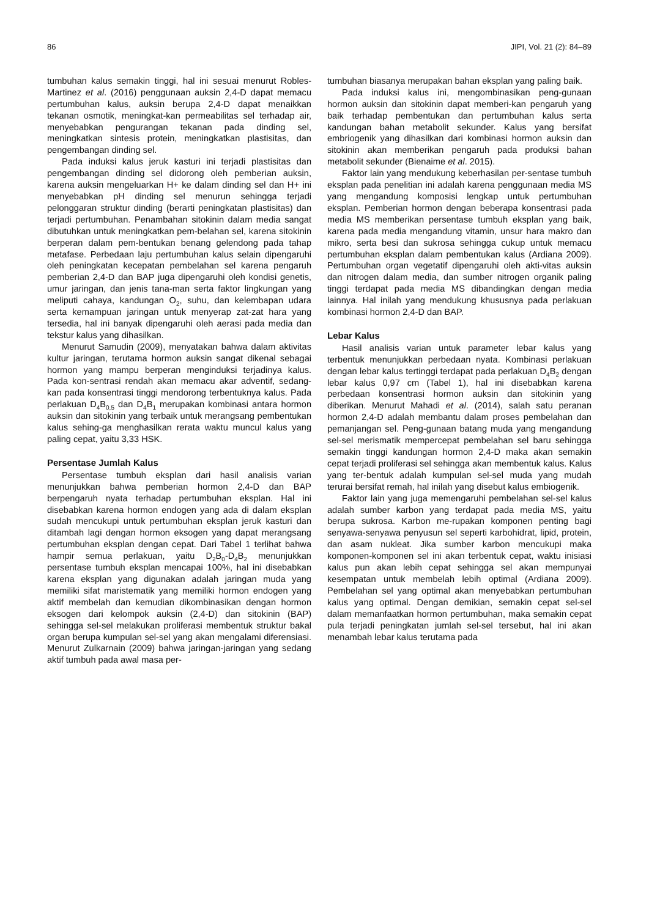86 JIPI, Vol. 21 (2): 84–89
tumbuhan kalus semakin tinggi, hal ini sesuai menurut Robles-Martinez et al. (2016) penggunaan auksin 2,4-D dapat memacu pertumbuhan kalus, auksin berupa 2,4-D dapat menaikkan tekanan osmotik, meningkat-kan permeabilitas sel terhadap air, menyebabkan pengurangan tekanan pada dinding sel, meningkatkan sintesis protein, meningkatkan plastisitas, dan pengembangan dinding sel.
Pada induksi kalus jeruk kasturi ini terjadi plastisitas dan pengembangan dinding sel didorong oleh pemberian auksin, karena auksin mengeluarkan H+ ke dalam dinding sel dan H+ ini menyebabkan pH dinding sel menurun sehingga terjadi pelonggaran struktur dinding (berarti peningkatan plastisitas) dan terjadi pertumbuhan. Penambahan sitokinin dalam media sangat dibutuhkan untuk meningkatkan pem-belahan sel, karena sitokinin berperan dalam pem-bentukan benang gelendong pada tahap metafase. Perbedaan laju pertumbuhan kalus selain dipengaruhi oleh peningkatan kecepatan pembelahan sel karena pengaruh pemberian 2,4-D dan BAP juga dipengaruhi oleh kondisi genetis, umur jaringan, dan jenis tana-man serta faktor lingkungan yang meliputi cahaya, kandungan O<sub>2</sub>, suhu, dan kelembapan udara serta kemampuan jaringan untuk menyerap zat-zat hara yang tersedia, hal ini banyak dipengaruhi oleh aerasi pada media dan tekstur kalus yang dihasilkan.
Menurut Samudin (2009), menyatakan bahwa dalam aktivitas kultur jaringan, terutama hormon auksin sangat dikenal sebagai hormon yang mampu berperan menginduksi terjadinya kalus. Pada kon-sentrasi rendah akan memacu akar adventif, sedang-kan pada konsentrasi tinggi mendorong terbentuknya kalus. Pada perlakuan D<sub>4</sub>B<sub>0,5</sub> dan D<sub>4</sub>B<sub>1</sub> merupakan kombinasi antara hormon auksin dan sitokinin yang terbaik untuk merangsang pembentukan kalus sehing-ga menghasilkan rerata waktu muncul kalus yang paling cepat, yaitu 3,33 HSK.
Persentase Jumlah Kalus
Persentase tumbuh eksplan dari hasil analisis varian menunjukkan bahwa pemberian hormon 2,4-D dan BAP berpengaruh nyata terhadap pertumbuhan eksplan. Hal ini disebabkan karena hormon endogen yang ada di dalam eksplan sudah mencukupi untuk pertumbuhan eksplan jeruk kasturi dan ditambah lagi dengan hormon eksogen yang dapat merangsang pertumbuhan eksplan dengan cepat. Dari Tabel 1 terlihat bahwa hampir semua perlakuan, yaitu D<sub>2</sub>B<sub>0</sub>-D<sub>4</sub>B<sub>2</sub> menunjukkan persentase tumbuh eksplan mencapai 100%, hal ini disebabkan karena eksplan yang digunakan adalah jaringan muda yang memiliki sifat maristematik yang memiliki hormon endogen yang aktif membelah dan kemudian dikombinasikan dengan hormon eksogen dari kelompok auksin (2,4-D) dan sitokinin (BAP) sehingga sel-sel melakukan proliferasi membentuk struktur bakal organ berupa kumpulan sel-sel yang akan mengalami diferensiasi. Menurut Zulkarnain (2009) bahwa jaringan-jaringan yang sedang aktif tumbuh pada awal masa per-
tumbuhan biasanya merupakan bahan eksplan yang paling baik.
Pada induksi kalus ini, mengombinasikan peng-gunaan hormon auksin dan sitokinin dapat memberi-kan pengaruh yang baik terhadap pembentukan dan pertumbuhan kalus serta kandungan bahan metabolit sekunder. Kalus yang bersifat embriogenik yang dihasilkan dari kombinasi hormon auksin dan sitokinin akan memberikan pengaruh pada produksi bahan metabolit sekunder (Bienaime et al. 2015).
Faktor lain yang mendukung keberhasilan per-sentase tumbuh eksplan pada penelitian ini adalah karena penggunaan media MS yang mengandung komposisi lengkap untuk pertumbuhan eksplan. Pemberian hormon dengan beberapa konsentrasi pada media MS memberikan persentase tumbuh eksplan yang baik, karena pada media mengandung vitamin, unsur hara makro dan mikro, serta besi dan sukrosa sehingga cukup untuk memacu pertumbuhan eksplan dalam pembentukan kalus (Ardiana 2009). Pertumbuhan organ vegetatif dipengaruhi oleh akti-vitas auksin dan nitrogen dalam media, dan sumber nitrogen organik paling tinggi terdapat pada media MS dibandingkan dengan media lainnya. Hal inilah yang mendukung khususnya pada perlakuan kombinasi hormon 2,4-D dan BAP.
Lebar Kalus
Hasil analisis varian untuk parameter lebar kalus yang terbentuk menunjukkan perbedaan nyata. Kombinasi perlakuan dengan lebar kalus tertinggi terdapat pada perlakuan D<sub>4</sub>B<sub>2</sub> dengan lebar kalus 0,97 cm (Tabel 1), hal ini disebabkan karena perbedaan konsentrasi hormon auksin dan sitokinin yang diberikan. Menurut Mahadi et al. (2014), salah satu peranan hormon 2,4-D adalah membantu dalam proses pembelahan dan pemanjangan sel. Peng-gunaan batang muda yang mengandung sel-sel merismatik mempercepat pembelahan sel baru sehingga semakin tinggi kandungan hormon 2,4-D maka akan semakin cepat terjadi proliferasi sel sehingga akan membentuk kalus. Kalus yang ter-bentuk adalah kumpulan sel-sel muda yang mudah terurai bersifat remah, hal inilah yang disebut kalus embiogenik.
Faktor lain yang juga memengaruhi pembelahan sel-sel kalus adalah sumber karbon yang terdapat pada media MS, yaitu berupa sukrosa. Karbon me-rupakan komponen penting bagi senyawa-senyawa penyusun sel seperti karbohidrat, lipid, protein, dan asam nukleat. Jika sumber karbon mencukupi maka komponen-komponen sel ini akan terbentuk cepat, waktu inisiasi kalus pun akan lebih cepat sehingga sel akan mempunyai kesempatan untuk membelah lebih optimal (Ardiana 2009). Pembelahan sel yang optimal akan menyebabkan pertumbuhan kalus yang optimal. Dengan demikian, semakin cepat sel-sel dalam memanfaatkan hormon pertumbuhan, maka semakin cepat pula terjadi peningkatan jumlah sel-sel tersebut, hal ini akan menambah lebar kalus terutama pada